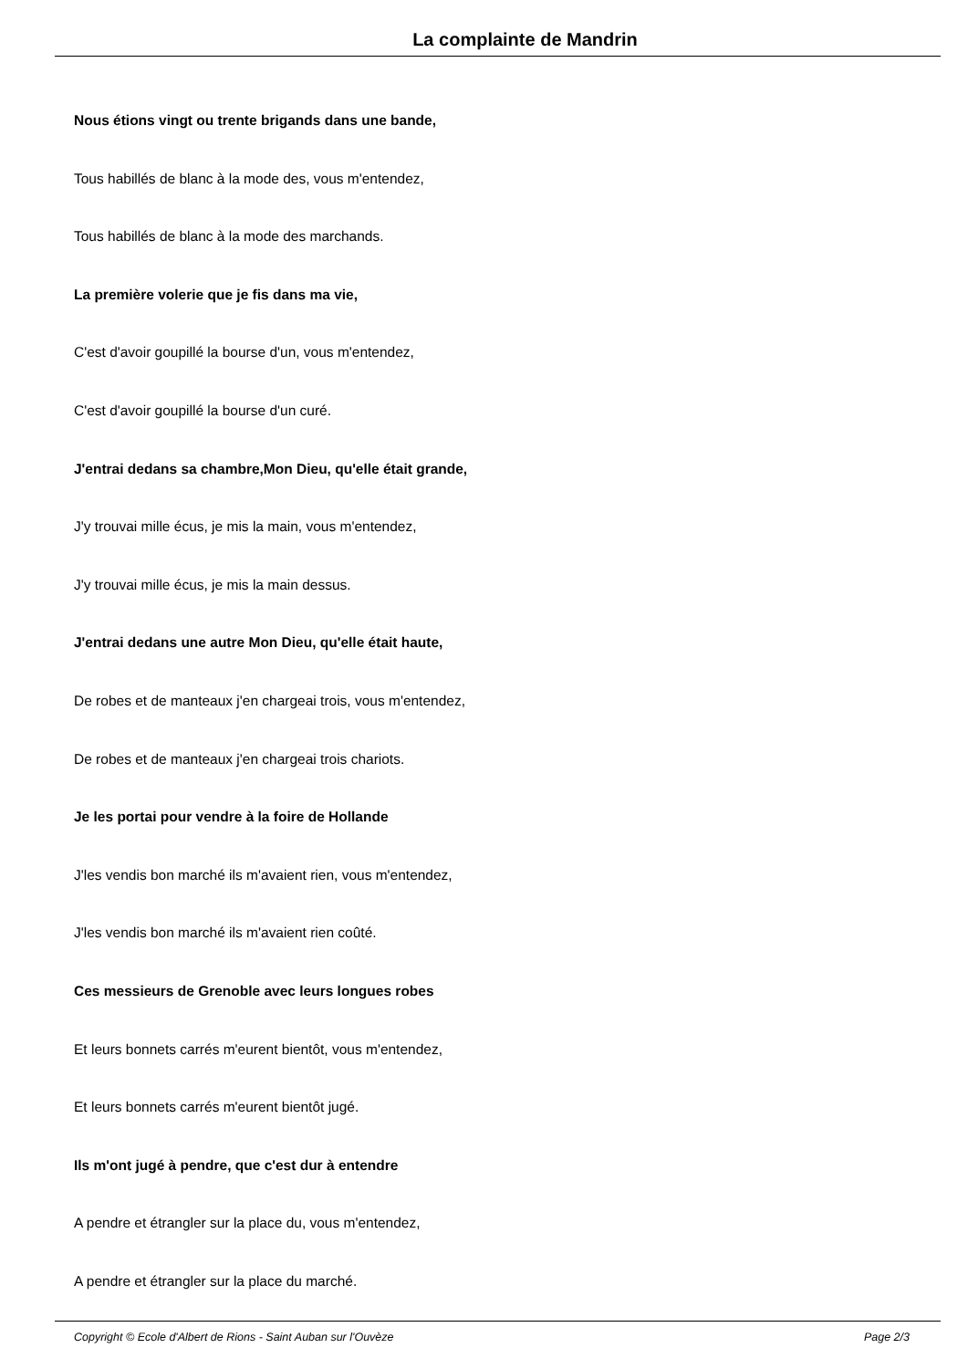La complainte de Mandrin
Nous étions vingt ou trente brigands dans une bande,
Tous habillés de blanc à la mode des, vous m'entendez,
Tous habillés de blanc à la mode des marchands.
La première volerie que je fis dans ma vie,
C'est d'avoir goupillé la bourse d'un, vous m'entendez,
C'est d'avoir goupillé la bourse d'un curé.
J'entrai dedans sa chambre,Mon Dieu, qu'elle était grande,
J'y trouvai mille écus, je mis la main, vous m'entendez,
J'y trouvai mille écus, je mis la main dessus.
J'entrai dedans une autre Mon Dieu, qu'elle était haute,
De robes et de manteaux j'en chargeai trois, vous m'entendez,
De robes et de manteaux j'en chargeai trois chariots.
Je les portai pour vendre à la foire de Hollande
J'les vendis bon marché ils m'avaient rien, vous m'entendez,
J'les vendis bon marché ils m'avaient rien coûté.
Ces messieurs de Grenoble avec leurs longues robes
Et leurs bonnets carrés m'eurent bientôt, vous m'entendez,
Et leurs bonnets carrés m'eurent bientôt jugé.
Ils m'ont jugé à pendre, que c'est dur à entendre
A pendre et étrangler sur la place du, vous m'entendez,
A pendre et étrangler sur la place du marché.
Copyright © Ecole d'Albert de Rions - Saint Auban sur l'Ouvèze Page 2/3